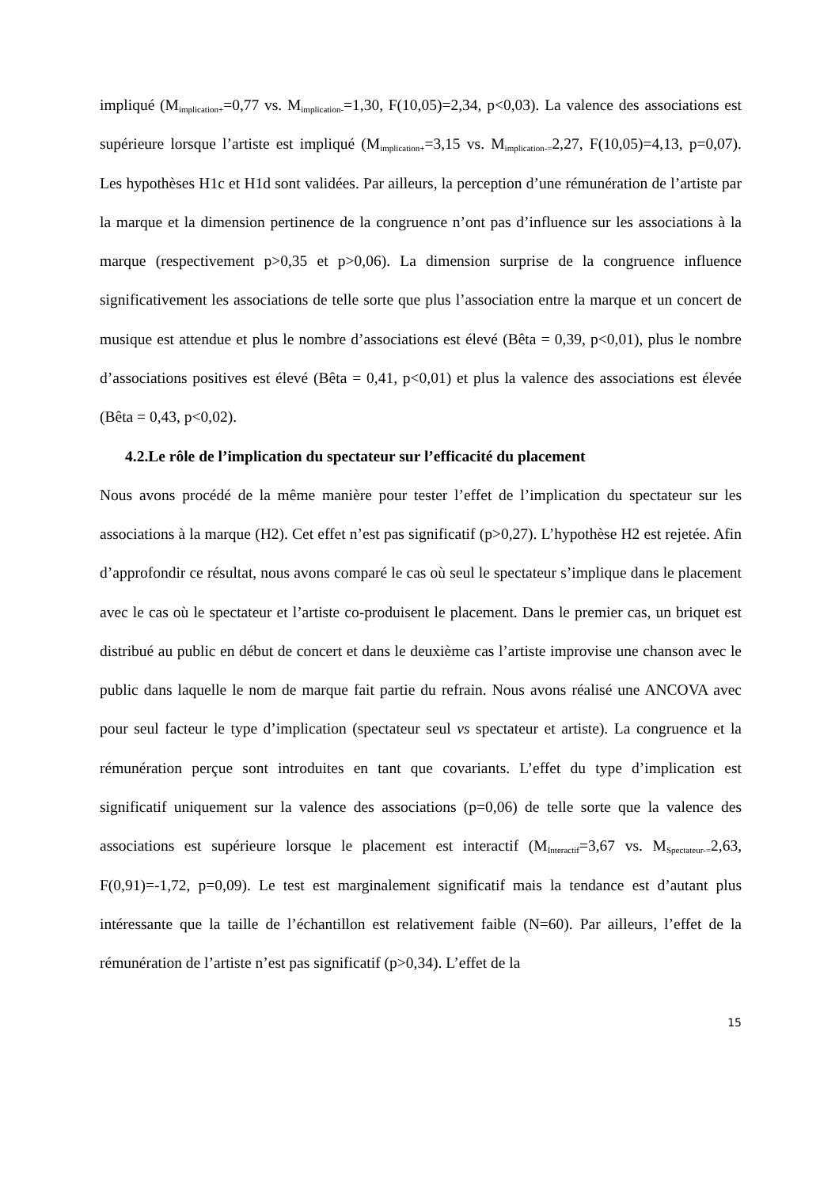impliqué (M<sub>implication+</sub>=0,77 vs. M<sub>implication-</sub>=1,30, F(10,05)=2,34, p<0,03). La valence des associations est supérieure lorsque l’artiste est impliqué (M<sub>implication+</sub>=3,15 vs. M<sub>implication-=</sub>2,27, F(10,05)=4,13, p=0,07). Les hypothèses H1c et H1d sont validées. Par ailleurs, la perception d’une rémunération de l’artiste par la marque et la dimension pertinence de la congruence n’ont pas d’influence sur les associations à la marque (respectivement p>0,35 et p>0,06). La dimension surprise de la congruence influence significativement les associations de telle sorte que plus l’association entre la marque et un concert de musique est attendue et plus le nombre d’associations est élevé (Bêta = 0,39, p<0,01), plus le nombre d’associations positives est élevé (Bêta = 0,41, p<0,01) et plus la valence des associations est élevée (Bêta = 0,43, p<0,02).
4.2.Le rôle de l’implication du spectateur sur l’efficacité du placement
Nous avons procédé de la même manière pour tester l’effet de l’implication du spectateur sur les associations à la marque (H2). Cet effet n’est pas significatif (p>0,27). L’hypothèse H2 est rejetée. Afin d’approfondir ce résultat, nous avons comparé le cas où seul le spectateur s’implique dans le placement avec le cas où le spectateur et l’artiste co-produisent le placement. Dans le premier cas, un briquet est distribué au public en début de concert et dans le deuxième cas l’artiste improvise une chanson avec le public dans laquelle le nom de marque fait partie du refrain. Nous avons réalisé une ANCOVA avec pour seul facteur le type d’implication (spectateur seul vs spectateur et artiste). La congruence et la rémunération perçue sont introduites en tant que covariants. L’effet du type d’implication est significatif uniquement sur la valence des associations (p=0,06) de telle sorte que la valence des associations est supérieure lorsque le placement est interactif (M<sub>Interactif</sub>=3,67 vs. M<sub>Spectateur-=</sub>2,63, F(0,91)=-1,72, p=0,09). Le test est marginalement significatif mais la tendance est d’autant plus intéressante que la taille de l’échantillon est relativement faible (N=60). Par ailleurs, l’effet de la rémunération de l’artiste n’est pas significatif (p>0,34). L’effet de la
15